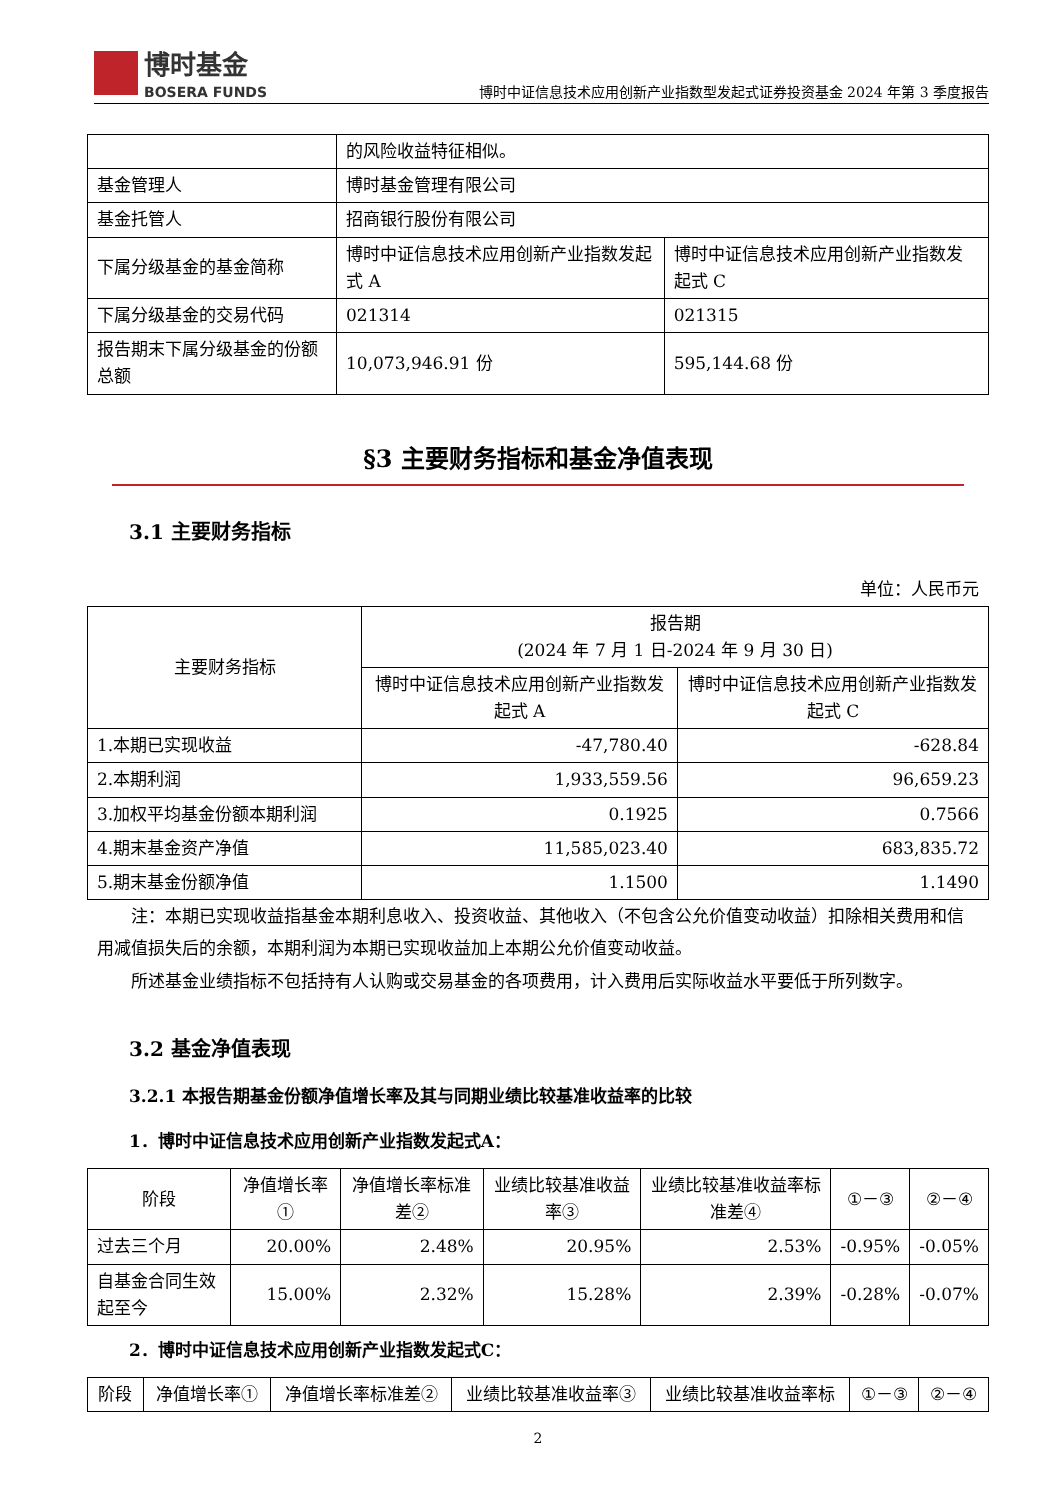博时基金
BOSERA FUNDS
博时中证信息技术应用创新产业指数型发起式证券投资基金 2024 年第 3 季度报告
| | 的风险收益特征相似。 | |
| 基金管理人 | 博时基金管理有限公司 | |
| 基金托管人 | 招商银行股份有限公司 | |
| 下属分级基金的基金简称 | 博时中证信息技术应用创新产业指数发起式 A | 博时中证信息技术应用创新产业指数发起式 C |
| 下属分级基金的交易代码 | 021314 | 021315 |
| 报告期末下属分级基金的份额总额 | 10,073,946.91 份 | 595,144.68 份 |
§3 主要财务指标和基金净值表现
3.1 主要财务指标
单位：人民币元
| 主要财务指标 | 报告期 (2024 年 7 月 1 日-2024 年 9 月 30 日) | |
| --- | --- | --- |
| | 博时中证信息技术应用创新产业指数发起式 A | 博时中证信息技术应用创新产业指数发起式 C |
| 1.本期已实现收益 | -47,780.40 | -628.84 |
| 2.本期利润 | 1,933,559.56 | 96,659.23 |
| 3.加权平均基金份额本期利润 | 0.1925 | 0.7566 |
| 4.期末基金资产净值 | 11,585,023.40 | 683,835.72 |
| 5.期末基金份额净值 | 1.1500 | 1.1490 |
注：本期已实现收益指基金本期利息收入、投资收益、其他收入（不包含公允价值变动收益）扣除相关费用和信用减值损失后的余额，本期利润为本期已实现收益加上本期公允价值变动收益。
所述基金业绩指标不包括持有人认购或交易基金的各项费用，计入费用后实际收益水平要低于所列数字。
3.2 基金净值表现
3.2.1 本报告期基金份额净值增长率及其与同期业绩比较基准收益率的比较
1．博时中证信息技术应用创新产业指数发起式A：
| 阶段 | 净值增长率① | 净值增长率标准差② | 业绩比较基准收益率③ | 业绩比较基准收益率标准差④ | ①－③ | ②－④ |
| --- | --- | --- | --- | --- | --- | --- |
| 过去三个月 | 20.00% | 2.48% | 20.95% | 2.53% | -0.95% | -0.05% |
| 自基金合同生效起至今 | 15.00% | 2.32% | 15.28% | 2.39% | -0.28% | -0.07% |
2．博时中证信息技术应用创新产业指数发起式C：
| 阶段 | 净值增长率① | 净值增长率标准差② | 业绩比较基准收益率③ | 业绩比较基准收益率标 | ①－③ | ②－④ |
| --- | --- | --- | --- | --- | --- | --- |
2